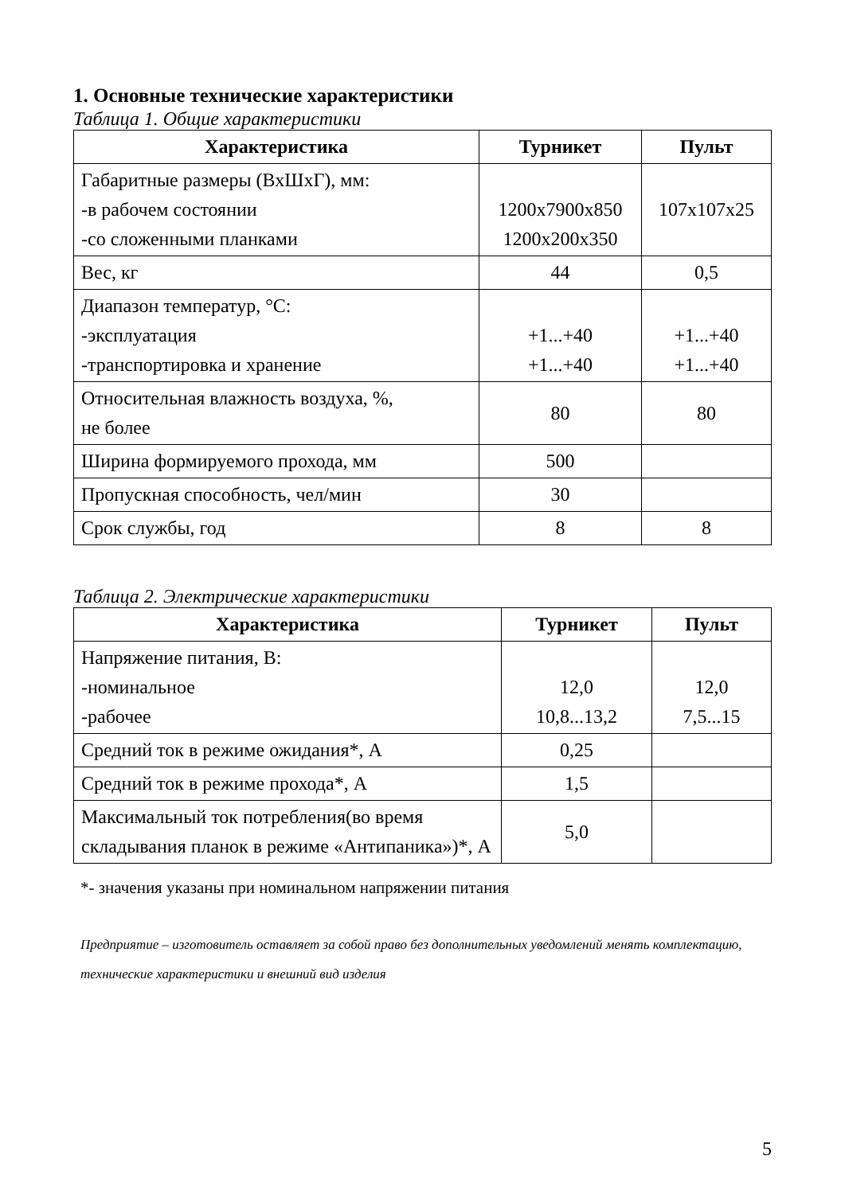1. Основные технические характеристики
Таблица 1. Общие характеристики
| Характеристика | Турникет | Пульт |
| --- | --- | --- |
| Габаритные размеры (ВхШхГ), мм: -в рабочем состоянии -со сложенными планками | 1200x7900x850 1200x200x350 | 107x107x25 |
| Вес, кг | 44 | 0,5 |
| Диапазон температур, °С: -эксплуатация -транспортировка и хранение | +1...+40 +1...+40 | +1...+40 +1...+40 |
| Относительная влажность воздуха, %, не более | 80 | 80 |
| Ширина формируемого прохода, мм | 500 | |
| Пропускная способность, чел/мин | 30 | |
| Срок службы, год | 8 | 8 |
Таблица 2. Электрические характеристики
| Характеристика | Турникет | Пульт |
| --- | --- | --- |
| Напряжение питания, В: -номинальное -рабочее | 12,0 10,8...13,2 | 12,0 7,5...15 |
| Средний ток в режиме ожидания*, А | 0,25 | |
| Средний ток в режиме прохода*, А | 1,5 | |
| Максимальный ток потребления(во время складывания планок в режиме «Антипаника»)*, А | 5,0 | |
*- значения указаны при номинальном напряжении питания
Предприятие – изготовитель оставляет за собой право без дополнительных уведомлений менять комплектацию, технические характеристики и внешний вид изделия
5